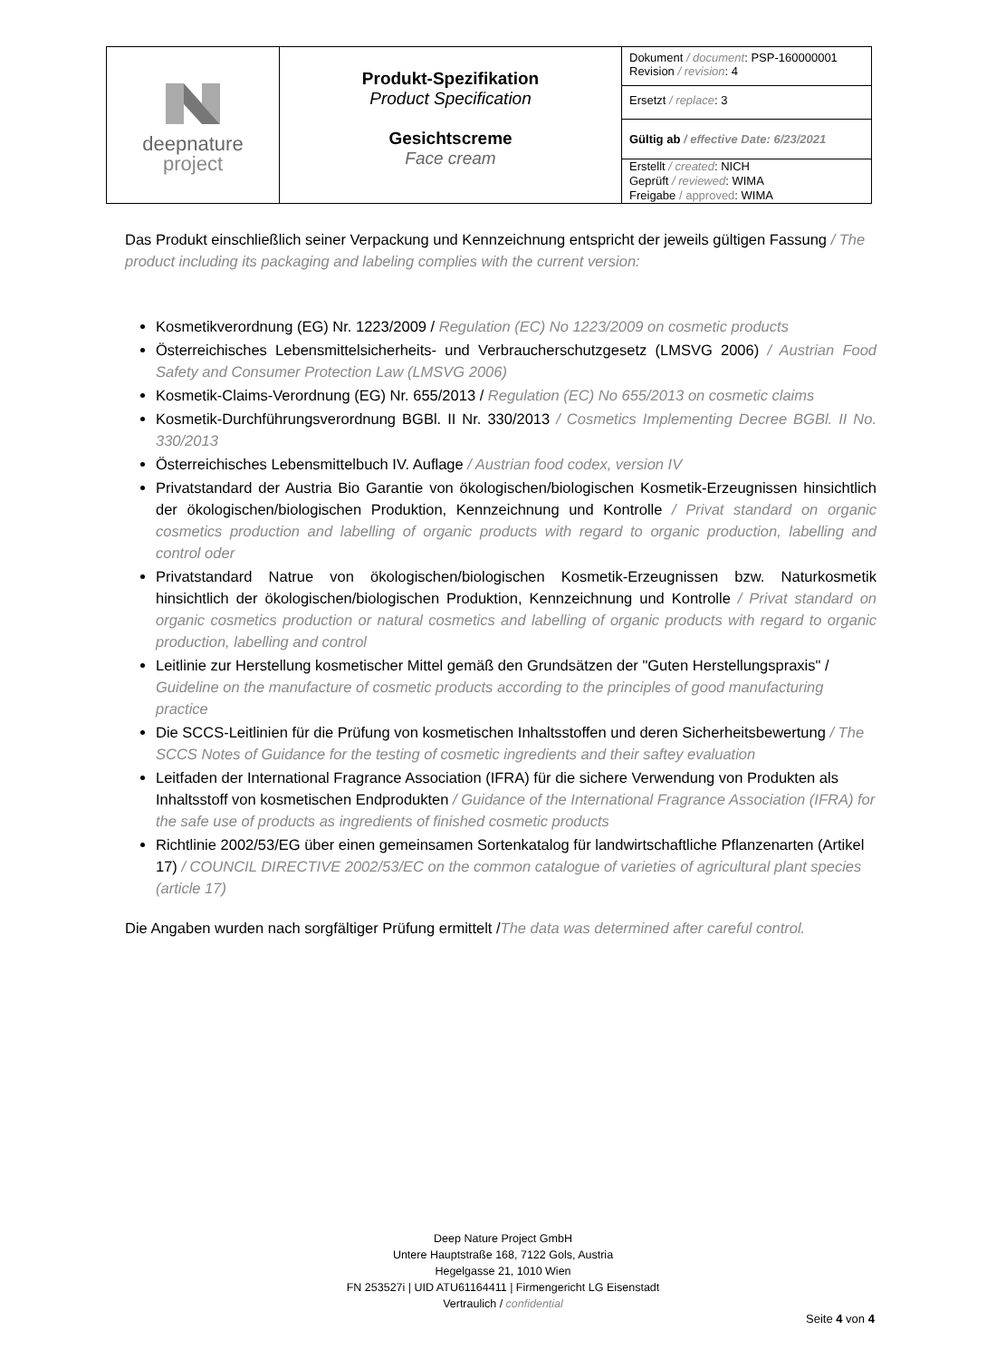| deepnature project | Produkt-Spezifikation Product Specification Gesichtscreme Face cream | Dokument / document : PSP-160000001 Revision / revision : 4 |
| | | Ersetzt / replace : 3 |
| | | Gültig ab / effective Date: 6/23/2021 |
| | | Erstellt / created : NICH Geprüft / reviewed : WIMA Freigabe / approved : WIMA |
Das Produkt einschließlich seiner Verpackung und Kennzeichnung entspricht der jeweils gültigen Fassung / The product including its packaging and labeling complies with the current version:
Kosmetikverordnung (EG) Nr. 1223/2009 / Regulation (EC) No 1223/2009 on cosmetic products
Österreichisches Lebensmittelsicherheits- und Verbraucherschutzgesetz (LMSVG 2006) / Austrian Food Safety and Consumer Protection Law (LMSVG 2006)
Kosmetik-Claims-Verordnung (EG) Nr. 655/2013 / Regulation (EC) No 655/2013 on cosmetic claims
Kosmetik-Durchführungsverordnung BGBl. II Nr. 330/2013 / Cosmetics Implementing Decree BGBl. II No. 330/2013
Österreichisches Lebensmittelbuch IV. Auflage / Austrian food codex, version IV
Privatstandard der Austria Bio Garantie von ökologischen/biologischen Kosmetik-Erzeugnissen hinsichtlich der ökologischen/biologischen Produktion, Kennzeichnung und Kontrolle / Privat standard on organic cosmetics production and labelling of organic products with regard to organic production, labelling and control oder
Privatstandard Natrue von ökologischen/biologischen Kosmetik-Erzeugnissen bzw. Naturkosmetik hinsichtlich der ökologischen/biologischen Produktion, Kennzeichnung und Kontrolle / Privat standard on organic cosmetics production or natural cosmetics and labelling of organic products with regard to organic production, labelling and control
Leitlinie zur Herstellung kosmetischer Mittel gemäß den Grundsätzen der "Guten Herstellungspraxis" / Guideline on the manufacture of cosmetic products according to the principles of good manufacturing practice
Die SCCS-Leitlinien für die Prüfung von kosmetischen Inhaltsstoffen und deren Sicherheitsbewertung / The SCCS Notes of Guidance for the testing of cosmetic ingredients and their saftey evaluation
Leitfaden der International Fragrance Association (IFRA) für die sichere Verwendung von Produkten als Inhaltsstoff von kosmetischen Endprodukten / Guidance of the International Fragrance Association (IFRA) for the safe use of products as ingredients of finished cosmetic products
Richtlinie 2002/53/EG über einen gemeinsamen Sortenkatalog für landwirtschaftliche Pflanzenarten (Artikel 17) / COUNCIL DIRECTIVE 2002/53/EC on the common catalogue of varieties of agricultural plant species (article 17)
Die Angaben wurden nach sorgfältiger Prüfung ermittelt /The data was determined after careful control.
Deep Nature Project GmbH
Untere Hauptstraße 168, 7122 Gols, Austria
Hegelgasse 21, 1010 Wien
FN 253527i | UID ATU61164411 | Firmengericht LG Eisenstadt
Vertraulich / confidential
Seite 4 von 4